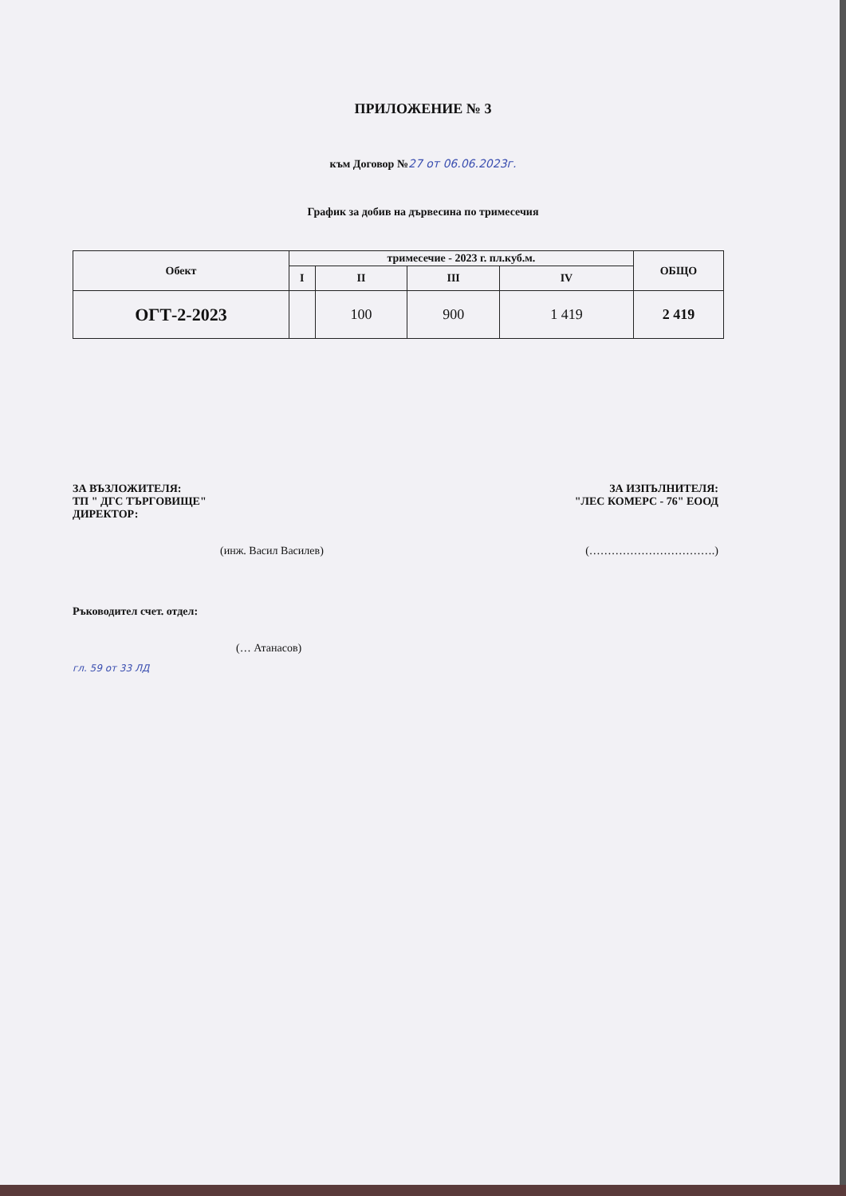ПРИЛОЖЕНИЕ № 3
към Договор №27 от 06.06.2023г.
График за добив на дървесина по тримесечия
| Обект | тримесечие - 2023 г. пл.куб.м. | | | | ОБЩО |
| --- | --- | --- | --- | --- | --- |
| | I | II | III | IV | |
| ОГТ-2-2023 | | 100 | 900 | 1 419 | 2 419 |
ЗА ВЪЗЛОЖИТЕЛЯ: ЗА ИЗПЪЛНИТЕЛЯ:
ТП " ДГС ТЪРГОВИЩЕ" "ЛЕС КОМЕРС - 76" ЕООД
ДИРЕКТОР:
(инж. Васил Василев) (…………………………….)
Ръководител счет. отдел:
(… Атанасов)
гл. 59 от 33 ЛД